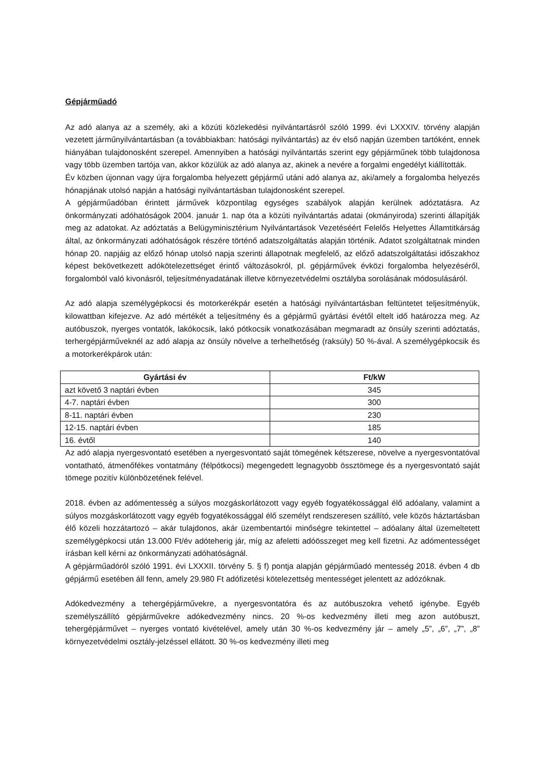Gépjárműadó
Az adó alanya az a személy, aki a közúti közlekedési nyilvántartásról szóló 1999. évi LXXXIV. törvény alapján vezetett járműnyilvántartásban (a továbbiakban: hatósági nyilvántartás) az év első napján üzemben tartóként, ennek hiányában tulajdonosként szerepel. Amennyiben a hatósági nyilvántartás szerint egy gépjárműnek több tulajdonosa vagy több üzemben tartója van, akkor közülük az adó alanya az, akinek a nevére a forgalmi engedélyt kiállították.
Év közben újonnan vagy újra forgalomba helyezett gépjármű utáni adó alanya az, aki/amely a forgalomba helyezés hónapjának utolsó napján a hatósági nyilvántartásban tulajdonosként szerepel.
A gépjárműadóban érintett járművek központilag egységes szabályok alapján kerülnek adóztatásra. Az önkormányzati adóhatóságok 2004. január 1. nap óta a közúti nyilvántartás adatai (okmányiroda) szerinti állapítják meg az adatokat. Az adóztatás a Belügyminisztérium Nyilvántartások Vezetéséért Felelős Helyettes Államtitkárság által, az önkormányzati adóhatóságok részére történő adatszolgáltatás alapján történik. Adatot szolgáltatnak minden hónap 20. napjáig az előző hónap utolsó napja szerinti állapotnak megfelelő, az előző adatszolgáltatási időszakhoz képest bekövetkezett adókötelezettséget érintő változásokról, pl. gépjárművek évközi forgalomba helyezéséről, forgalomból való kivonásról, teljesítményadatának illetve környezetvédelmi osztályba sorolásának módosulásáról.
Az adó alapja személygépkocsi és motorkerékpár esetén a hatósági nyilvántartásban feltüntetet teljesítményük, kilowattban kifejezve. Az adó mértékét a teljesítmény és a gépjármű gyártási évétől eltelt idő határozza meg. Az autóbuszok, nyerges vontatók, lakókocsik, lakó pótkocsik vonatkozásában megmaradt az önsúly szerinti adóztatás, terhergépjárműveknél az adó alapja az önsúly növelve a terhelhetőség (raksúly) 50 %-ával. A személygépkocsik és a motorkerékpárok után:
| Gyártási év | Ft/kW |
| --- | --- |
| azt követő 3 naptári évben | 345 |
| 4-7. naptári évben | 300 |
| 8-11. naptári évben | 230 |
| 12-15. naptári évben | 185 |
| 16. évtől | 140 |
Az adó alapja nyergesvontató esetében a nyergesvontató saját tömegének kétszerese, növelve a nyergesvontatóval vontatható, átmenőfékes vontatmány (félpótkocsi) megengedett legnagyobb össztömege és a nyergesvontató saját tömege pozitív különbözetének felével.
2018. évben az adómentesség a súlyos mozgáskorlátozott vagy egyéb fogyatékossággal élő adóalany, valamint a súlyos mozgáskorlátozott vagy egyéb fogyatékossággal élő személyt rendszeresen szállító, vele közös háztartásban élő közeli hozzátartozó – akár tulajdonos, akár üzembentartói minőségre tekintettel – adóalany által üzemeltetett személygépkocsi után 13.000 Ft/év adóteherig jár, míg az afeletti adóösszeget meg kell fizetni. Az adómentességet írásban kell kérni az önkormányzati adóhatóságnál.
A gépjárműadóról szóló 1991. évi LXXXII. törvény 5. § f) pontja alapján gépjárműadó mentesség 2018. évben 4 db gépjármű esetében áll fenn, amely 29.980 Ft adófizetési kötelezettség mentességet jelentett az adózóknak.
Adókedvezmény a tehergépjárművekre, a nyergesvontatóra és az autóbuszokra vehető igénybe. Egyéb személyszállító gépjárművekre adókedvezmény nincs. 20 %-os kedvezmény illeti meg azon autóbuszt, tehergépjárművet – nyerges vontató kivételével, amely után 30 %-os kedvezmény jár – amely „5”, „6”, „7”, „8” környezetvédelmi osztály-jelzéssel ellátott. 30 %-os kedvezmény illeti meg